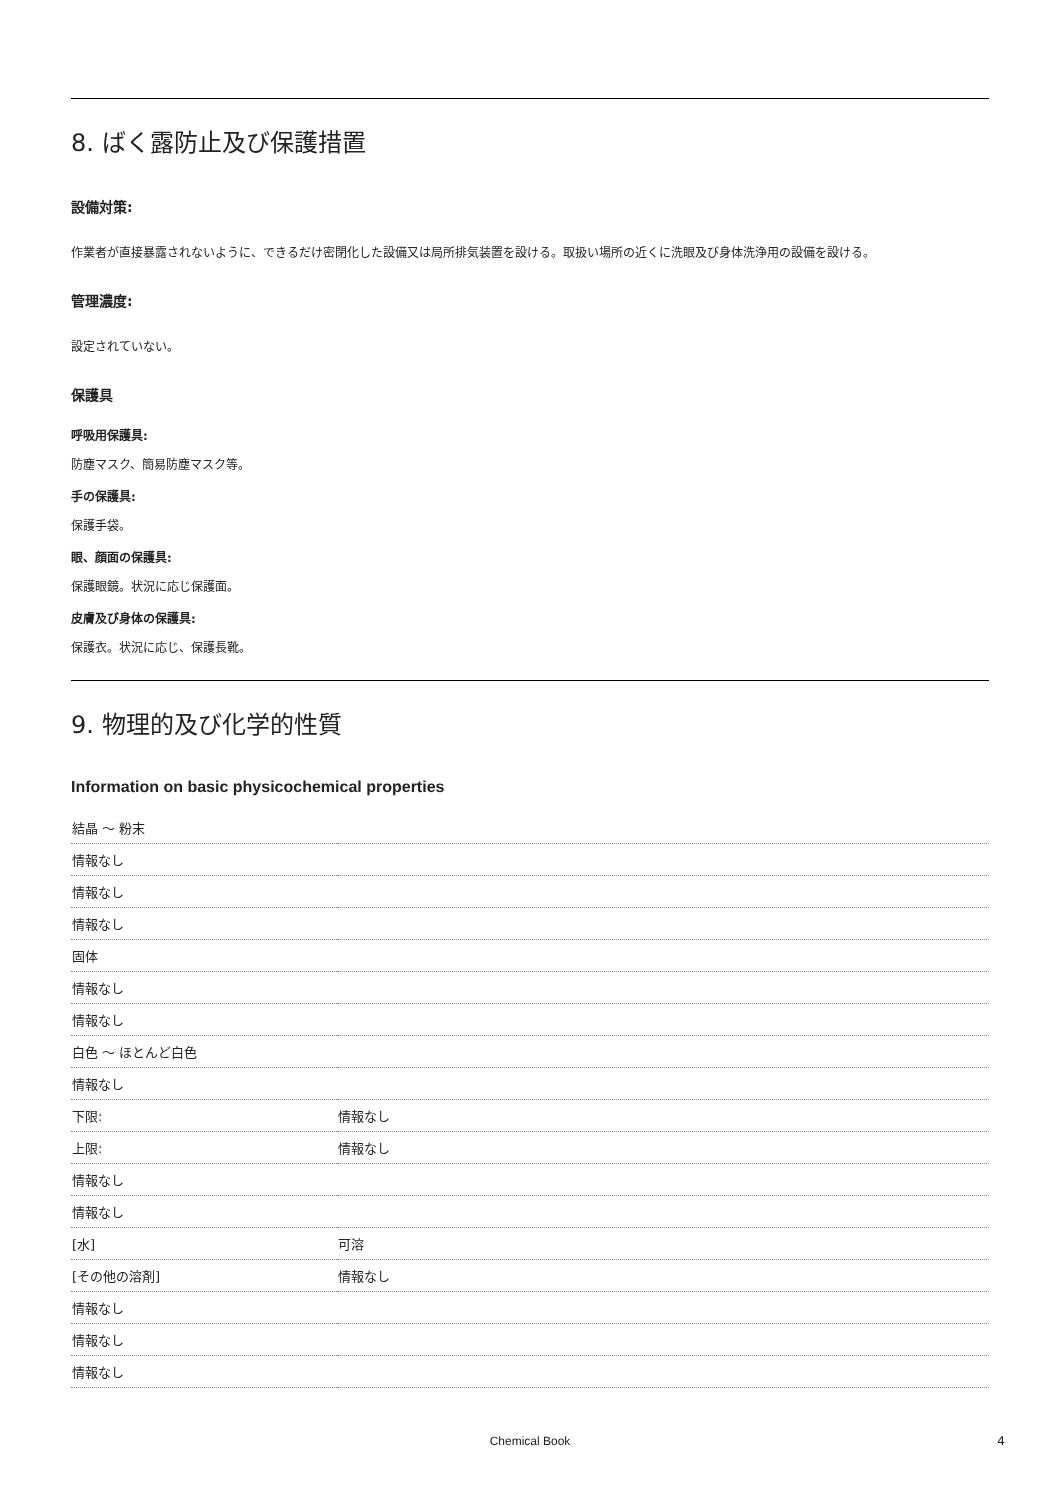8. ばく露防止及び保護措置
設備対策:
作業者が直接暴露されないように、できるだけ密閉化した設備又は局所排気装置を設ける。取扱い場所の近くに洗眼及び身体洗浄用の設備を設ける。
管理濃度:
設定されていない。
保護具
呼吸用保護具:
防塵マスク、簡易防塵マスク等。
手の保護具:
保護手袋。
眼、顔面の保護具:
保護眼鏡。状況に応じ保護面。
皮膚及び身体の保護具:
保護衣。状況に応じ、保護長靴。
9. 物理的及び化学的性質
Information on basic physicochemical properties
| 結晶 ～ 粉末 | |
| 情報なし | |
| 情報なし | |
| 情報なし | |
| 固体 | |
| 情報なし | |
| 情報なし | |
| 白色 ～ ほとんど白色 | |
| 情報なし | |
| 下限: | 情報なし |
| 上限: | 情報なし |
| 情報なし | |
| 情報なし | |
| [水] | 可溶 |
| [その他の溶剤] | 情報なし |
| 情報なし | |
| 情報なし | |
| 情報なし | |
Chemical Book 4